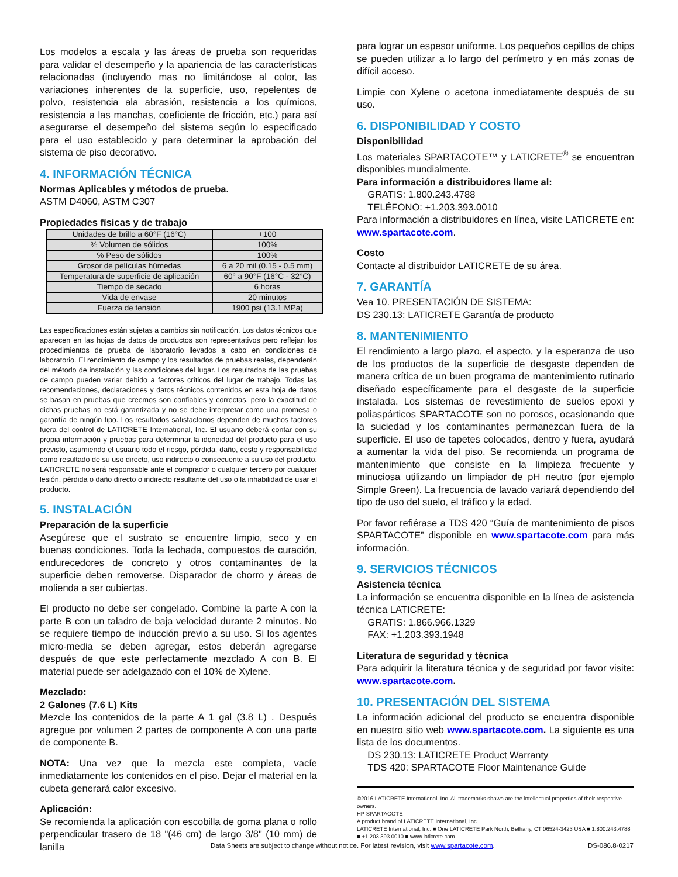Los modelos a escala y las áreas de prueba son requeridas para validar el desempeño y la apariencia de las características relacionadas (incluyendo mas no limitándose al color, las variaciones inherentes de la superficie, uso, repelentes de polvo, resistencia ala abrasión, resistencia a los químicos, resistencia a las manchas, coeficiente de fricción, etc.) para así asegurarse el desempeño del sistema según lo especificado para el uso establecido y para determinar la aprobación del sistema de piso decorativo.
4. INFORMACIÓN TÉCNICA
Normas Aplicables y métodos de prueba.
ASTM D4060, ASTM C307
Propiedades físicas y de trabajo
| Unidades de brillo a 60°F (16°C) | +100 |
| % Volumen de sólidos | 100% |
| % Peso de sólidos | 100% |
| Grosor de películas húmedas | 6 a 20 mil (0.15 - 0.5 mm) |
| Temperatura de superficie de aplicación | 60° a 90°F (16°C - 32°C) |
| Tiempo de secado | 6 horas |
| Vida de envase | 20 minutos |
| Fuerza de tensión | 1900 psi (13.1 MPa) |
Las especificaciones están sujetas a cambios sin notificación. Los datos técnicos que aparecen en las hojas de datos de productos son representativos pero reflejan los procedimientos de prueba de laboratorio llevados a cabo en condiciones de laboratorio. El rendimiento de campo y los resultados de pruebas reales, dependerán del método de instalación y las condiciones del lugar. Los resultados de las pruebas de campo pueden variar debido a factores críticos del lugar de trabajo. Todas las recomendaciones, declaraciones y datos técnicos contenidos en esta hoja de datos se basan en pruebas que creemos son confiables y correctas, pero la exactitud de dichas pruebas no está garantizada y no se debe interpretar como una promesa o garantía de ningún tipo. Los resultados satisfactorios dependen de muchos factores fuera del control de LATICRETE International, Inc. El usuario deberá contar con su propia información y pruebas para determinar la idoneidad del producto para el uso previsto, asumiendo el usuario todo el riesgo, pérdida, daño, costo y responsabilidad como resultado de su uso directo, uso indirecto o consecuente a su uso del producto. LATICRETE no será responsable ante el comprador o cualquier tercero por cualquier lesión, pérdida o daño directo o indirecto resultante del uso o la inhabilidad de usar el producto.
5. INSTALACIÓN
Preparación de la superficie
Asegúrese que el sustrato se encuentre limpio, seco y en buenas condiciones. Toda la lechada, compuestos de curación, endurecedores de concreto y otros contaminantes de la superficie deben removerse. Disparador de chorro y áreas de molienda a ser cubiertas.
El producto no debe ser congelado. Combine la parte A con la parte B con un taladro de baja velocidad durante 2 minutos. No se requiere tiempo de inducción previo a su uso. Si los agentes micro-media se deben agregar, estos deberán agregarse después de que este perfectamente mezclado A con B. El material puede ser adelgazado con el 10% de Xylene.
Mezclado:
2 Galones (7.6 L) Kits
Mezcle los contenidos de la parte A 1 gal (3.8 L) . Después agregue por volumen 2 partes de componente A con una parte de componente B.
NOTA: Una vez que la mezcla este completa, vacíe inmediatamente los contenidos en el piso. Dejar el material en la cubeta generará calor excesivo.
Aplicación:
Se recomienda la aplicación con escobilla de goma plana o rollo perpendicular trasero de 18 "(46 cm) de largo 3/8" (10 mm) de lanilla
para lograr un espesor uniforme. Los pequeños cepillos de chips se pueden utilizar a lo largo del perímetro y en más zonas de difícil acceso.
Limpie con Xylene o acetona inmediatamente después de su uso.
6. DISPONIBILIDAD Y COSTO
Disponibilidad
Los materiales SPARTACOTE™ y LATICRETE<sup>®</sup> se encuentran disponibles mundialmente.
Para información a distribuidores llame al:
GRATIS: 1.800.243.4788
TELÉFONO: +1.203.393.0010
Para información a distribuidores en línea, visite LATICRETE en: www.spartacote.com.
Costo
Contacte al distribuidor LATICRETE de su área.
7. GARANTÍA
Vea 10. PRESENTACIÓN DE SISTEMA:
DS 230.13: LATICRETE Garantía de producto
8. MANTENIMIENTO
El rendimiento a largo plazo, el aspecto, y la esperanza de uso de los productos de la superficie de desgaste dependen de manera crítica de un buen programa de mantenimiento rutinario diseñado específicamente para el desgaste de la superficie instalada. Los sistemas de revestimiento de suelos epoxi y poliaspárticos SPARTACOTE son no porosos, ocasionando que la suciedad y los contaminantes permanezcan fuera de la superficie. El uso de tapetes colocados, dentro y fuera, ayudará a aumentar la vida del piso. Se recomienda un programa de mantenimiento que consiste en la limpieza frecuente y minuciosa utilizando un limpiador de pH neutro (por ejemplo Simple Green). La frecuencia de lavado variará dependiendo del tipo de uso del suelo, el tráfico y la edad.
Por favor refiérase a TDS 420 “Guía de mantenimiento de pisos SPARTACOTE” disponible en www.spartacote.com para más información.
9. SERVICIOS TÉCNICOS
Asistencia técnica
La información se encuentra disponible en la línea de asistencia técnica LATICRETE:
GRATIS: 1.866.966.1329
FAX: +1.203.393.1948
Literatura de seguridad y técnica
Para adquirir la literatura técnica y de seguridad por favor visite: www.spartacote.com.
10. PRESENTACIÓN DEL SISTEMA
La información adicional del producto se encuentra disponible en nuestro sitio web www.spartacote.com. La siguiente es una lista de los documentos.
DS 230.13: LATICRETE Product Warranty
TDS 420: SPARTACOTE Floor Maintenance Guide
©2016 LATICRETE International, Inc. All trademarks shown are the intellectual properties of their respective owners.
HP SPARTACOTE
A product brand of LATICRETE International, Inc.
LATICRETE International, Inc. ■ One LATICRETE Park North, Bethany, CT 06524-3423 USA ■ 1.800.243.4788 ■ +1.203.393.0010 ■ www.laticrete.com
Data Sheets are subject to change without notice. For latest revision, visit www.spartacote.com. DS-086.8-0217